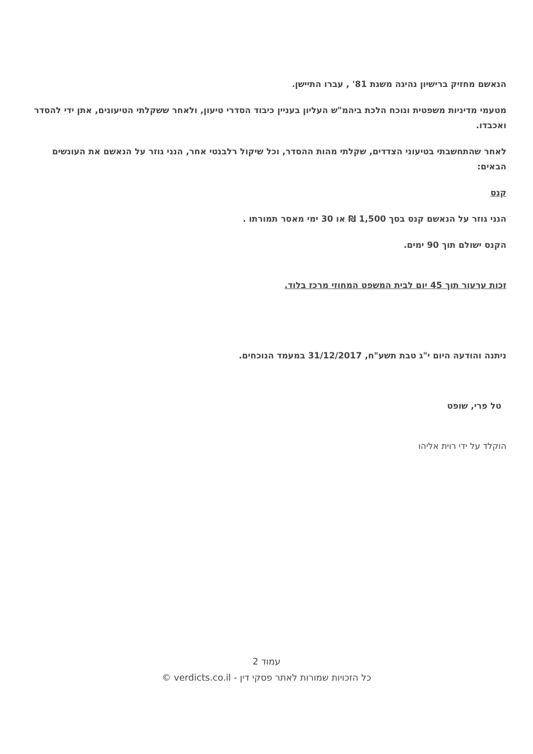הנאשם מחזיק ברישיון נהיגה משנת 81' , עברו התיישן.
מטעמי מדיניות משפטית ונוכח הלכת ביהמ"ש העליון בעניין כיבוד הסדרי טיעון, ולאחר ששקלתי הטיעונים, אתן ידי להסדר ואכבדו.
לאחר שהתחשבתי בטיעוני הצדדים, שקלתי מהות ההסדר, וכל שיקול רלבנטי אחר, הנני גוזר על הנאשם את העונשים הבאים:
קנס
הנני גוזר על הנאשם קנס בסך 1,500 ₪ או 30 ימי מאסר תמורתו .
הקנס ישולם תוך 90 ימים.
זכות ערעור תוך 45 יום לבית המשפט המחוזי מרכז בלוד.
ניתנה והודעה היום י"ג טבת תשע"ח, 31/12/2017 במעמד הנוכחים.
טל פרי, שופט
הוקלד על ידי רוית אליהו
עמוד 2
כל הזכויות שמורות לאתר פסקי דין - verdicts.co.il ©